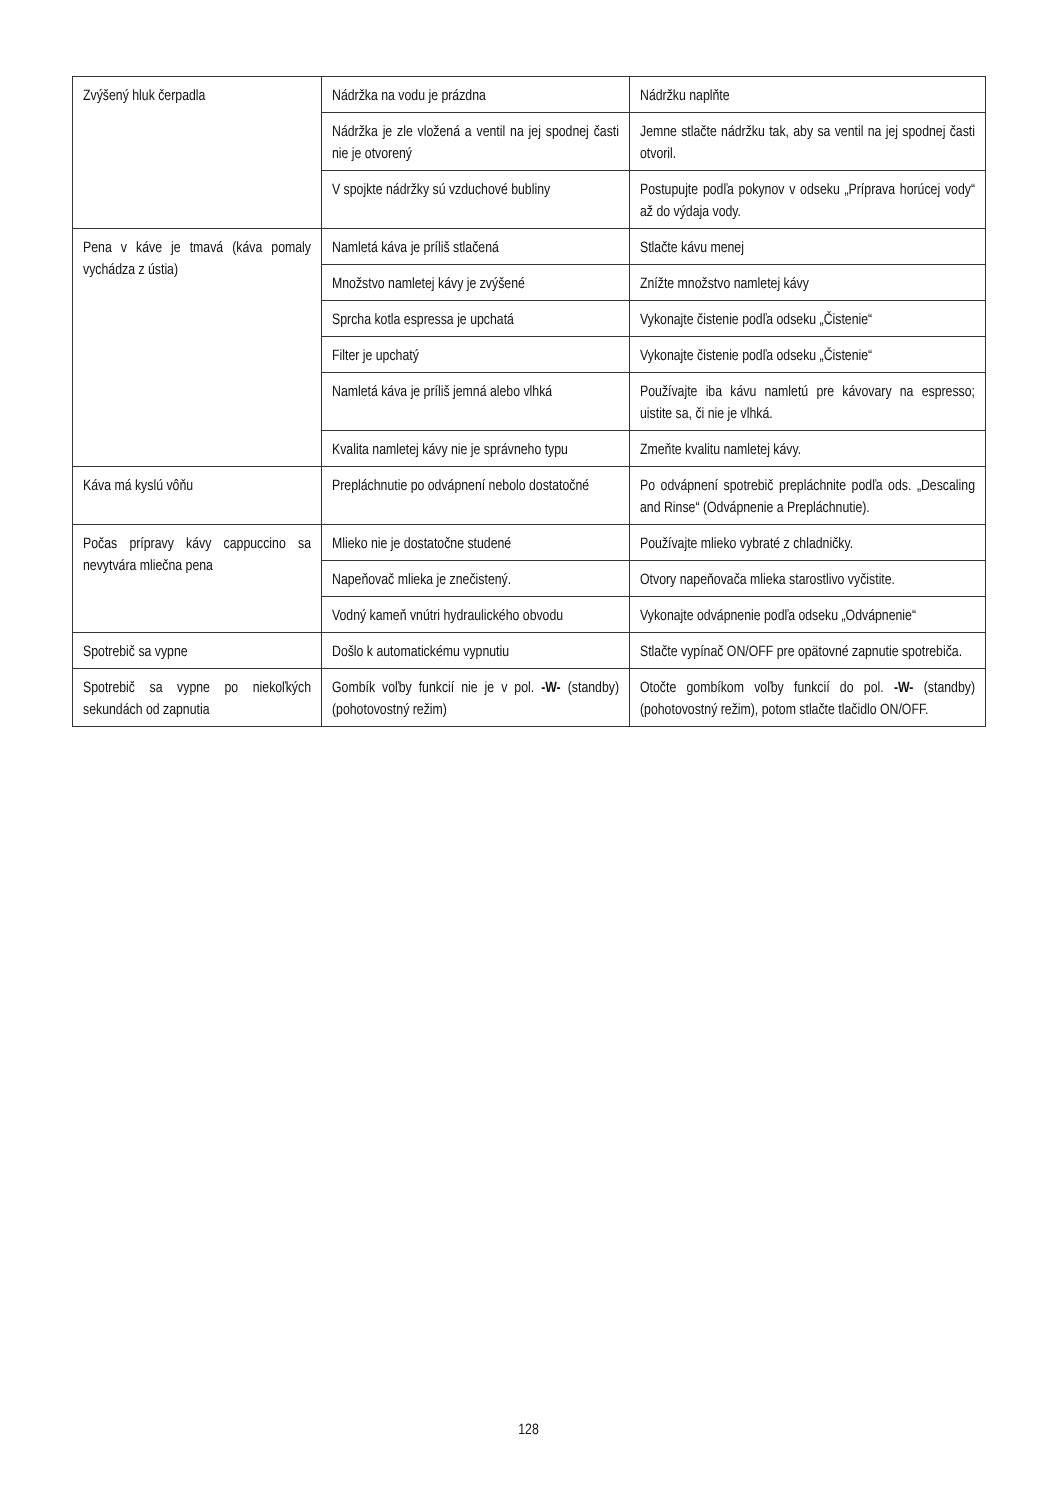| Zvýšený hluk čerpadla | Nádržka na vodu je prázdna | Nádržku naplňte |
| | Nádržka je zle vložená a ventil na jej spodnej časti nie je otvorený | Jemne stlačte nádržku tak, aby sa ventil na jej spodnej časti otvoril. |
| | V spojkte nádržky sú vzduchové bubliny | Postupujte podľa pokynov v odseku „Príprava horúcej vody“ až do výdaja vody. |
| Pena v káve je tmavá (káva pomaly vychádza z ústia) | Namletá káva je príliš stlačená | Stlačte kávu menej |
| | Množstvo namletej kávy je zvýšené | Znížte množstvo namletej kávy |
| | Sprcha kotla espressa je upchatá | Vykonajte čistenie podľa odseku „Čistenie“ |
| | Filter je upchatý | Vykonajte čistenie podľa odseku „Čistenie“ |
| | Namletá káva je príliš jemná alebo vlhká | Používajte iba kávu namletú pre kávovary na espresso; uistite sa, či nie je vlhká. |
| | Kvalita namletej kávy nie je správneho typu | Zmeňte kvalitu namletej kávy. |
| Káva má kyslú vôňu | Prepláchnutie po odvápnení nebolo dostatočné | Po odvápnení spotrebič prepláchnite podľa ods. „Descaling and Rinse“ (Odvápnenie a Prepláchnutie). |
| Počas prípravy kávy cappuccino sa nevytvára mliečna pena | Mlieko nie je dostatočne studené | Používajte mlieko vybraté z chladničky. |
| | Napeňovač mlieka je znečistený. | Otvory napeňovača mlieka starostlivo vyčistite. |
| | Vodný kameň vnútri hydraulického obvodu | Vykonajte odvápnenie podľa odseku „Odvápnenie“ |
| Spotrebič sa vypne | Došlo k automatickému vypnutiu | Stlačte vypínač ON/OFF pre opätovné zapnutie spotrebiča. |
| Spotrebič sa vypne po niekoľkých sekundách od zapnutia | Gombík voľby funkcií nie je v pol. -W- (standby) (pohotovostný režim) | Otočte gombíkom voľby funkcií do pol. -W- (standby) (pohotovostný režim), potom stlačte tlačidlo ON/OFF. |
128